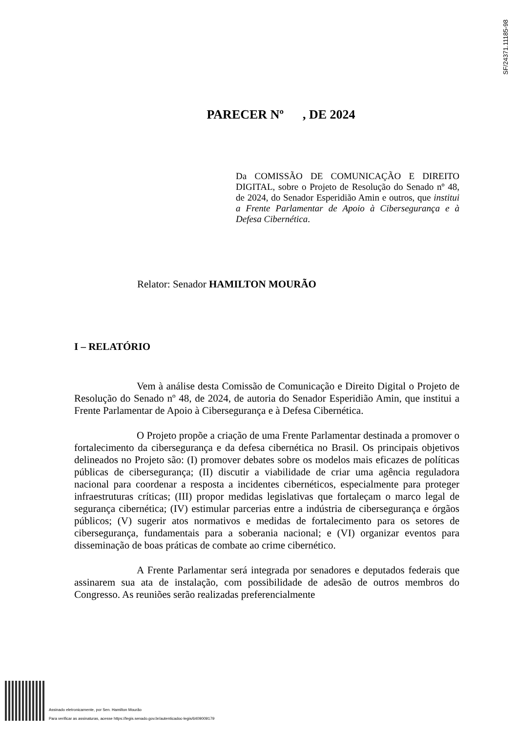SF/24371.11185-98
PARECER Nº , DE 2024
Da COMISSÃO DE COMUNICAÇÃO E DIREITO DIGITAL, sobre o Projeto de Resolução do Senado nº 48, de 2024, do Senador Esperidião Amin e outros, que institui a Frente Parlamentar de Apoio à Cibersegurança e à Defesa Cibernética.
Relator: Senador HAMILTON MOURÃO
I – RELATÓRIO
Vem à análise desta Comissão de Comunicação e Direito Digital o Projeto de Resolução do Senado nº 48, de 2024, de autoria do Senador Esperidião Amin, que institui a Frente Parlamentar de Apoio à Cibersegurança e à Defesa Cibernética.
O Projeto propõe a criação de uma Frente Parlamentar destinada a promover o fortalecimento da cibersegurança e da defesa cibernética no Brasil. Os principais objetivos delineados no Projeto são: (I) promover debates sobre os modelos mais eficazes de políticas públicas de cibersegurança; (II) discutir a viabilidade de criar uma agência reguladora nacional para coordenar a resposta a incidentes cibernéticos, especialmente para proteger infraestruturas críticas; (III) propor medidas legislativas que fortaleçam o marco legal de segurança cibernética; (IV) estimular parcerias entre a indústria de cibersegurança e órgãos públicos; (V) sugerir atos normativos e medidas de fortalecimento para os setores de cibersegurança, fundamentais para a soberania nacional; e (VI) organizar eventos para disseminação de boas práticas de combate ao crime cibernético.
A Frente Parlamentar será integrada por senadores e deputados federais que assinarem sua ata de instalação, com possibilidade de adesão de outros membros do Congresso. As reuniões serão realizadas preferencialmente
Assinado eletronicamente, por Sen. Hamilton Mourão
Para verificar as assinaturas, acesse https://legis.senado.gov.br/autenticadoc-legis/6409009179